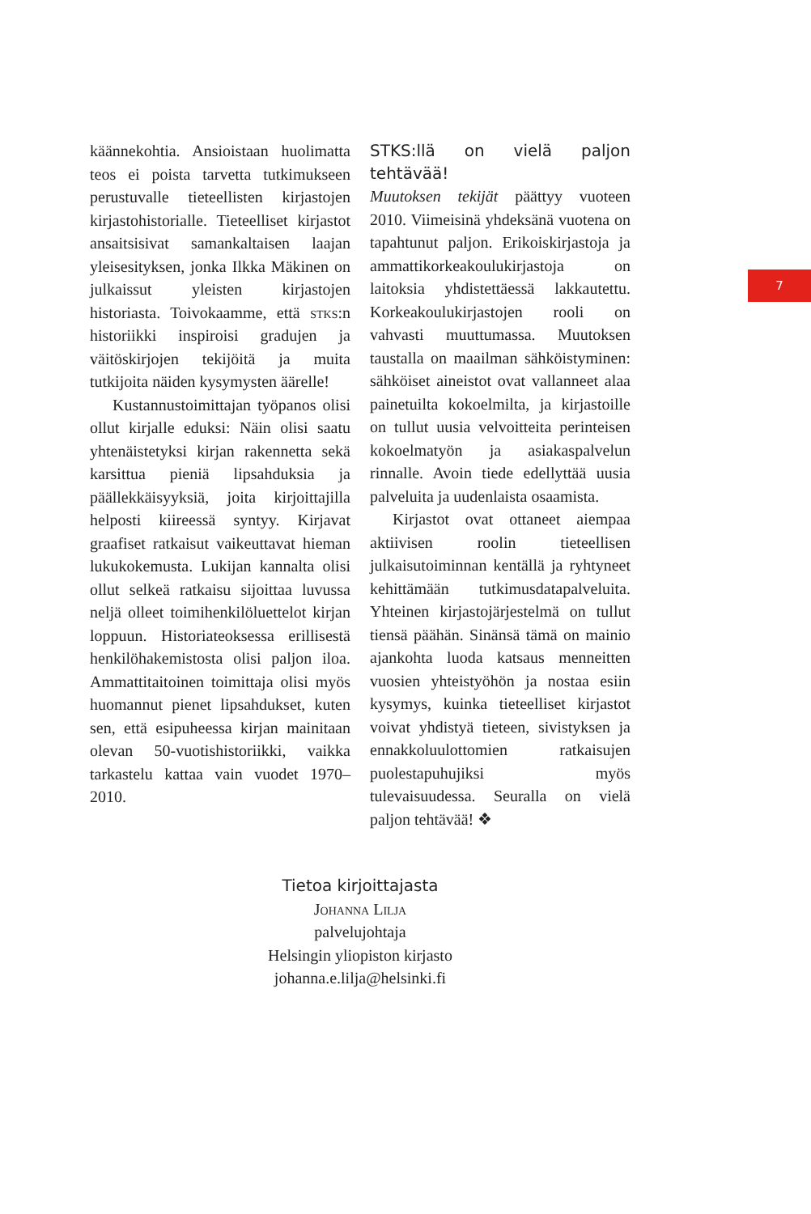käännekohtia. Ansioistaan huolimatta teos ei poista tarvetta tutkimukseen perustuvalle tieteellisten kirjastojen kirjastohistorialle. Tieteelliset kirjastot ansaitsisivat samankaltaisen laajan yleisesityksen, jonka Ilkka Mäkinen on julkaissut yleisten kirjastojen historiasta. Toivokaamme, että stks:n historiikki inspiroisi gradujen ja väitöskirjojen tekijöitä ja muita tutkijoita näiden kysymysten äärelle!
Kustannustoimittajan työpanos olisi ollut kirjalle eduksi: Näin olisi saatu yhtenäistetyksi kirjan rakennetta sekä karsittua pieniä lipsahduksia ja päällekkäisyyksiä, joita kirjoittajilla helposti kiireessä syntyy. Kirjavat graafiset ratkaisut vaikeuttavat hieman lukukokemusta. Lukijan kannalta olisi ollut selkeä ratkaisu sijoittaa luvussa neljä olleet toimihenkilöluettelot kirjan loppuun. Historiateoksessa erillisestä henkilöhakemistosta olisi paljon iloa. Ammattitaitoinen toimittaja olisi myös huomannut pienet lipsahdukset, kuten sen, että esipuheessa kirjan mainitaan olevan 50-vuotishistoriikki, vaikka tarkastelu kattaa vain vuodet 1970–2010.
STKS:llä on vielä paljon tehtävää!
Muutoksen tekijät päättyy vuoteen 2010. Viimeisinä yhdeksänä vuotena on tapahtunut paljon. Erikoiskirjastoja ja ammattikorkeakoulukirjastoja on laitoksia yhdistettäessä lakkautettu. Korkeakoulukirjastojen rooli on vahvasti muuttumassa. Muutoksen taustalla on maailman sähköistyminen: sähköiset aineistot ovat vallanneet alaa painetuilta kokoelmilta, ja kirjastoille on tullut uusia velvoitteita perinteisen kokoelmatyön ja asiakaspalvelun rinnalle. Avoin tiede edellyttää uusia palveluita ja uudenlaista osaamista.
Kirjastot ovat ottaneet aiempaa aktiivisen roolin tieteellisen julkaisutoiminnan kentällä ja ryhtyneet kehittämään tutkimusdatapalveluita. Yhteinen kirjastojärjestelmä on tullut tiensä päähän. Sinänsä tämä on mainio ajankohta luoda katsaus menneitten vuosien yhteistyöhön ja nostaa esiin kysymys, kuinka tieteelliset kirjastot voivat yhdistyä tieteen, sivistyksen ja ennakkoluulottomien ratkaisujen puolestapuhujiksi myös tulevaisuudessa. Seuralla on vielä paljon tehtävää! ❖
7
Tietoa kirjoittajasta
Johanna Lilja
palvelujohtaja
Helsingin yliopiston kirjasto
johanna.e.lilja@helsinki.fi